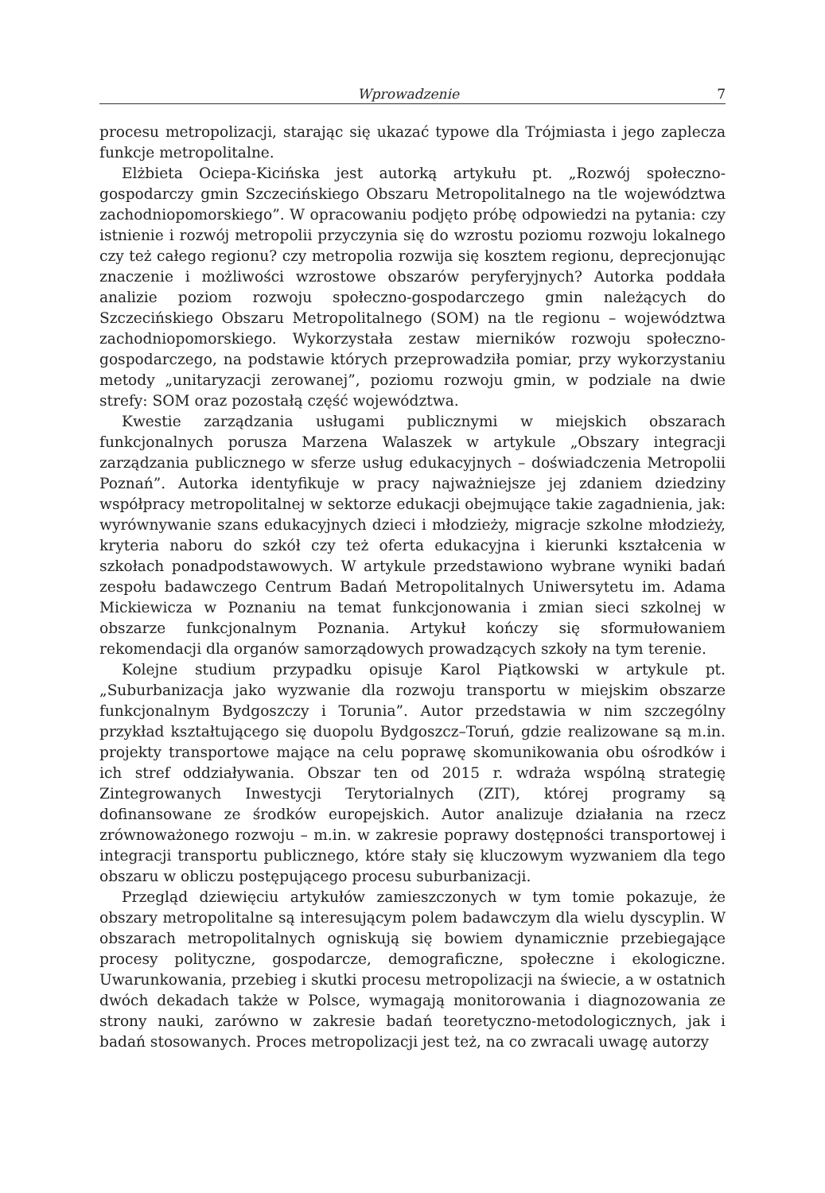Wprowadzenie 7
procesu metropolizacji, starając się ukazać typowe dla Trójmiasta i jego zaplecza funkcje metropolitalne.
Elżbieta Ociepa-Kicińska jest autorką artykułu pt. „Rozwój społeczno-gospodarczy gmin Szczecińskiego Obszaru Metropolitalnego na tle województwa zachodniopomorskiego”. W opracowaniu podjęto próbę odpowiedzi na pytania: czy istnienie i rozwój metropolii przyczynia się do wzrostu poziomu rozwoju lokalnego czy też całego regionu? czy metropolia rozwija się kosztem regionu, deprecjonując znaczenie i możliwości wzrostowe obszarów peryferyjnych? Autorka poddała analizie poziom rozwoju społeczno-gospodarczego gmin należących do Szczecińskiego Obszaru Metropolitalnego (SOM) na tle regionu – województwa zachodniopomorskiego. Wykorzystała zestaw mierników rozwoju społeczno-gospodarczego, na podstawie których przeprowadziła pomiar, przy wykorzystaniu metody „unitaryzacji zerowanej”, poziomu rozwoju gmin, w podziale na dwie strefy: SOM oraz pozostałą część województwa.
Kwestie zarządzania usługami publicznymi w miejskich obszarach funkcjonalnych porusza Marzena Walaszek w artykule „Obszary integracji zarządzania publicznego w sferze usług edukacyjnych – doświadczenia Metropolii Poznań”. Autorka identyfikuje w pracy najważniejsze jej zdaniem dziedziny współpracy metropolitalnej w sektorze edukacji obejmujące takie zagadnienia, jak: wyrównywanie szans edukacyjnych dzieci i młodzieży, migracje szkolne młodzieży, kryteria naboru do szkół czy też oferta edukacyjna i kierunki kształcenia w szkołach ponadpodstawowych. W artykule przedstawiono wybrane wyniki badań zespołu badawczego Centrum Badań Metropolitalnych Uniwersytetu im. Adama Mickiewicza w Poznaniu na temat funkcjonowania i zmian sieci szkolnej w obszarze funkcjonalnym Poznania. Artykuł kończy się sformułowaniem rekomendacji dla organów samorządowych prowadzących szkoły na tym terenie.
Kolejne studium przypadku opisuje Karol Piątkowski w artykule pt. „Suburbanizacja jako wyzwanie dla rozwoju transportu w miejskim obszarze funkcjonalnym Bydgoszczy i Torunia”. Autor przedstawia w nim szczególny przykład kształtującego się duopolu Bydgoszcz–Toruń, gdzie realizowane są m.in. projekty transportowe mające na celu poprawę skomunikowania obu ośrodków i ich stref oddziaływania. Obszar ten od 2015 r. wdraża wspólną strategię Zintegrowanych Inwestycji Terytorialnych (ZIT), której programy są dofinansowane ze środków europejskich. Autor analizuje działania na rzecz zrównoważonego rozwoju – m.in. w zakresie poprawy dostępności transportowej i integracji transportu publicznego, które stały się kluczowym wyzwaniem dla tego obszaru w obliczu postępującego procesu suburbanizacji.
Przegląd dziewięciu artykułów zamieszczonych w tym tomie pokazuje, że obszary metropolitalne są interesującym polem badawczym dla wielu dyscyplin. W obszarach metropolitalnych ogniskują się bowiem dynamicznie przebiegające procesy polityczne, gospodarcze, demograficzne, społeczne i ekologiczne. Uwarunkowania, przebieg i skutki procesu metropolizacji na świecie, a w ostatnich dwóch dekadach także w Polsce, wymagają monitorowania i diagnozowania ze strony nauki, zarówno w zakresie badań teoretyczno-metodologicznych, jak i badań stosowanych. Proces metropolizacji jest też, na co zwracali uwagę autorzy